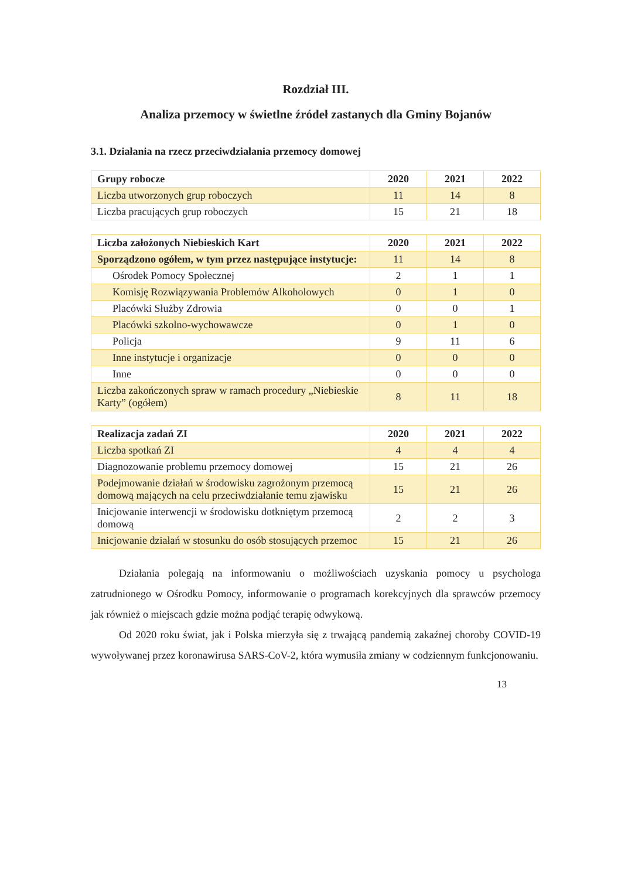Rozdział III.
Analiza przemocy w świetlne źródeł zastanych dla Gminy Bojanów
3.1. Działania na rzecz przeciwdziałania przemocy domowej
| Grupy robocze | 2020 | 2021 | 2022 |
| --- | --- | --- | --- |
| Liczba utworzonych grup roboczych | 11 | 14 | 8 |
| Liczba pracujących grup roboczych | 15 | 21 | 18 |
| Liczba założonych Niebieskich Kart | 2020 | 2021 | 2022 |
| --- | --- | --- | --- |
| Sporządzono ogółem, w tym przez następujące instytucje: | 11 | 14 | 8 |
| Ośrodek Pomocy Społecznej | 2 | 1 | 1 |
| Komisję Rozwiązywania Problemów Alkoholowych | 0 | 1 | 0 |
| Placówki Służby Zdrowia | 0 | 0 | 1 |
| Placówki szkolno-wychowawcze | 0 | 1 | 0 |
| Policja | 9 | 11 | 6 |
| Inne instytucje i organizacje | 0 | 0 | 0 |
| Inne | 0 | 0 | 0 |
| Liczba zakończonych spraw w ramach procedury „Niebieskie Karty” (ogółem) | 8 | 11 | 18 |
| Realizacja zadań ZI | 2020 | 2021 | 2022 |
| --- | --- | --- | --- |
| Liczba spotkań ZI | 4 | 4 | 4 |
| Diagnozowanie problemu przemocy domowej | 15 | 21 | 26 |
| Podejmowanie działań w środowisku zagrożonym przemocą domową mających na celu przeciwdziałanie temu zjawisku | 15 | 21 | 26 |
| Inicjowanie interwencji w środowisku dotkniętym przemocą domową | 2 | 2 | 3 |
| Inicjowanie działań w stosunku do osób stosujących przemoc | 15 | 21 | 26 |
Działania polegają na informowaniu o możliwościach uzyskania pomocy u psychologa zatrudnionego w Ośrodku Pomocy, informowanie o programach korekcyjnych dla sprawców przemocy jak również o miejscach gdzie można podjąć terapię odwykową.
Od 2020 roku świat, jak i Polska mierzyła się z trwającą pandemią zakaźnej choroby COVID-19 wywoływanej przez koronawirusa SARS-CoV-2, która wymusiła zmiany w codziennym funkcjonowaniu.
13